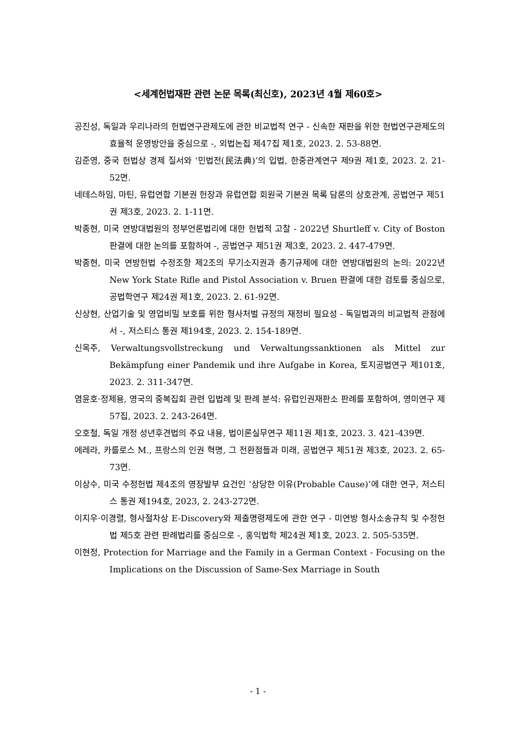<세계헌법재판 관련 논문 목록(최신호), 2023년 4월 제60호>
공진성, 독일과 우리나라의 헌법연구관제도에 관한 비교법적 연구 - 신속한 재판을 위한 헌법연구관제도의 효율적 운영방안을 중심으로 -, 외법논집 제47집 제1호, 2023. 2. 53-88면.
김준영, 중국 헌법상 경제 질서와 ‘민법전(民法典)’의 입법, 한중관계연구 제9권 제1호, 2023. 2. 21-52면.
네테스하임, 마틴, 유럽연합 기본권 헌장과 유럽연합 회원국 기본권 목록 담론의 상호관계, 공법연구 제51권 제3호, 2023. 2. 1-11면.
박종현, 미국 연방대법원의 정부언론법리에 대한 헌법적 고찰 - 2022년 Shurtleff v. City of Boston 판결에 대한 논의를 포함하여 -, 공법연구 제51권 제3호, 2023. 2. 447-479면.
박종현, 미국 연방헌법 수정조항 제2조의 무기소지권과 총기규제에 대한 연방대법원의 논의: 2022년 New York State Rifle and Pistol Association v. Bruen 판결에 대한 검토를 중심으로, 공법학연구 제24권 제1호, 2023. 2. 61-92면.
신상현, 산업기술 및 영업비밀 보호를 위한 형사처벌 규정의 재정비 필요성 - 독일법과의 비교법적 관점에서 -, 저스티스 통권 제194호, 2023. 2. 154-189면.
신옥주, Verwaltungsvollstreckung und Verwaltungssanktionen als Mittel zur Bekämpfung einer Pandemik und ihre Aufgabe in Korea, 토지공법연구 제101호, 2023. 2. 311-347면.
염윤호·정제용, 영국의 중복집회 관련 입법례 및 판례 분석: 유럽인권재판소 판례를 포함하여, 영미연구 제57집, 2023. 2. 243-264면.
오호철, 독일 개정 성년후견법의 주요 내용, 법이론실무연구 제11권 제1호, 2023. 3. 421-439면.
에레라, 카를로스 M., 프랑스의 인권 혁명, 그 전환점들과 미래, 공법연구 제51권 제3호, 2023. 2. 65-73면.
이상수, 미국 수정헌법 제4조의 영장발부 요건인 ‘상당한 이유(Probable Cause)’에 대한 연구, 저스티스 통권 제194호, 2023, 2. 243-272면.
이지우·이경렬, 형사절차상 E-Discovery와 제출명령제도에 관한 연구 - 미연방 형사소송규칙 및 수정헌법 제5호 관련 판례법리를 중심으로 -, 홍익법학 제24권 제1호, 2023. 2. 505-535면.
이현정, Protection for Marriage and the Family in a German Context - Focusing on the Implications on the Discussion of Same-Sex Marriage in South
- 1 -